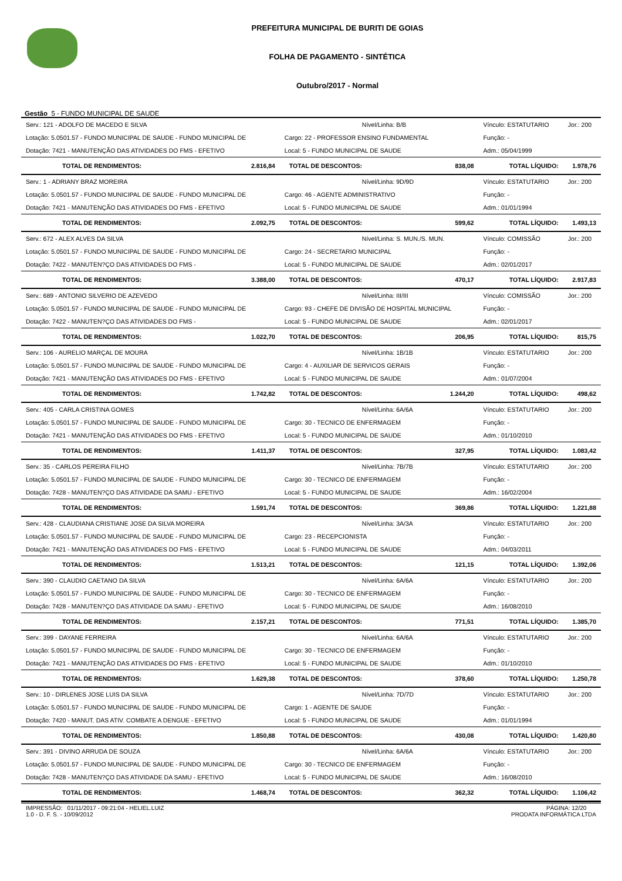PREFEITURA MUNICIPAL DE BURITI DE GOIAS
FOLHA DE PAGAMENTO - SINTÉTICA
Outubro/2017 - Normal
Gestão 5 - FUNDO MUNICIPAL DE SAUDE
| Serv.: 121 - ADOLFO DE MACEDO E SILVA | | Nível/Linha: B/B | | Vínculo: ESTATUTARIO | Jor.: 200 |
| Lotação: 5.0501.57 - FUNDO MUNICIPAL DE SAUDE - FUNDO MUNICIPAL DE | | Cargo: 22 - PROFESSOR ENSINO FUNDAMENTAL | | Função: - | |
| Dotação: 7421 - MANUTENÇÃO DAS ATIVIDADES DO FMS - EFETIVO | | Local: 5 - FUNDO MUNICIPAL DE SAUDE | | Adm.: 05/04/1999 | |
| TOTAL DE RENDIMENTOS: | 2.816,84 | TOTAL DE DESCONTOS: | 838,08 | TOTAL LÍQUIDO: | 1.978,76 |
| Serv.: 1 - ADRIANY BRAZ MOREIRA | | Nível/Linha: 9D/9D | | Vínculo: ESTATUTARIO | Jor.: 200 |
| Lotação: 5.0501.57 - FUNDO MUNICIPAL DE SAUDE - FUNDO MUNICIPAL DE | | Cargo: 46 - AGENTE ADMINISTRATIVO | | Função: - | |
| Dotação: 7421 - MANUTENÇÃO DAS ATIVIDADES DO FMS - EFETIVO | | Local: 5 - FUNDO MUNICIPAL DE SAUDE | | Adm.: 01/01/1994 | |
| TOTAL DE RENDIMENTOS: | 2.092,75 | TOTAL DE DESCONTOS: | 599,62 | TOTAL LÍQUIDO: | 1.493,13 |
| Serv.: 672 - ALEX ALVES DA SILVA | | Nível/Linha: S. MUN./S. MUN. | | Vínculo: COMISSÃO | Jor.: 200 |
| Lotação: 5.0501.57 - FUNDO MUNICIPAL DE SAUDE - FUNDO MUNICIPAL DE | | Cargo: 24 - SECRETARIO MUNICIPAL | | Função: - | |
| Dotação: 7422 - MANUTEN?ÇO DAS ATIVIDADES DO FMS - | | Local: 5 - FUNDO MUNICIPAL DE SAUDE | | Adm.: 02/01/2017 | |
| TOTAL DE RENDIMENTOS: | 3.388,00 | TOTAL DE DESCONTOS: | 470,17 | TOTAL LÍQUIDO: | 2.917,83 |
| Serv.: 689 - ANTONIO SILVERIO DE AZEVEDO | | Nível/Linha: III/III | | Vínculo: COMISSÃO | Jor.: 200 |
| Lotação: 5.0501.57 - FUNDO MUNICIPAL DE SAUDE - FUNDO MUNICIPAL DE | | Cargo: 93 - CHEFE DE DIVISÃO DE HOSPITAL MUNICIPAL | | Função: - | |
| Dotação: 7422 - MANUTEN?ÇO DAS ATIVIDADES DO FMS - | | Local: 5 - FUNDO MUNICIPAL DE SAUDE | | Adm.: 02/01/2017 | |
| TOTAL DE RENDIMENTOS: | 1.022,70 | TOTAL DE DESCONTOS: | 206,95 | TOTAL LÍQUIDO: | 815,75 |
| Serv.: 106 - AURELIO MARÇAL DE MOURA | | Nível/Linha: 1B/1B | | Vínculo: ESTATUTARIO | Jor.: 200 |
| Lotação: 5.0501.57 - FUNDO MUNICIPAL DE SAUDE - FUNDO MUNICIPAL DE | | Cargo: 4 - AUXILIAR DE SERVICOS GERAIS | | Função: - | |
| Dotação: 7421 - MANUTENÇÃO DAS ATIVIDADES DO FMS - EFETIVO | | Local: 5 - FUNDO MUNICIPAL DE SAUDE | | Adm.: 01/07/2004 | |
| TOTAL DE RENDIMENTOS: | 1.742,82 | TOTAL DE DESCONTOS: | 1.244,20 | TOTAL LÍQUIDO: | 498,62 |
| Serv.: 405 - CARLA CRISTINA GOMES | | Nível/Linha: 6A/6A | | Vínculo: ESTATUTARIO | Jor.: 200 |
| Lotação: 5.0501.57 - FUNDO MUNICIPAL DE SAUDE - FUNDO MUNICIPAL DE | | Cargo: 30 - TECNICO DE ENFERMAGEM | | Função: - | |
| Dotação: 7421 - MANUTENÇÃO DAS ATIVIDADES DO FMS - EFETIVO | | Local: 5 - FUNDO MUNICIPAL DE SAUDE | | Adm.: 01/10/2010 | |
| TOTAL DE RENDIMENTOS: | 1.411,37 | TOTAL DE DESCONTOS: | 327,95 | TOTAL LÍQUIDO: | 1.083,42 |
| Serv.: 35 - CARLOS PEREIRA FILHO | | Nível/Linha: 7B/7B | | Vínculo: ESTATUTARIO | Jor.: 200 |
| Lotação: 5.0501.57 - FUNDO MUNICIPAL DE SAUDE - FUNDO MUNICIPAL DE | | Cargo: 30 - TECNICO DE ENFERMAGEM | | Função: - | |
| Dotação: 7428 - MANUTEN?ÇO DAS ATIVIDADE DA SAMU - EFETIVO | | Local: 5 - FUNDO MUNICIPAL DE SAUDE | | Adm.: 16/02/2004 | |
| TOTAL DE RENDIMENTOS: | 1.591,74 | TOTAL DE DESCONTOS: | 369,86 | TOTAL LÍQUIDO: | 1.221,88 |
| Serv.: 428 - CLAUDIANA CRISTIANE JOSE DA SILVA MOREIRA | | Nível/Linha: 3A/3A | | Vínculo: ESTATUTARIO | Jor.: 200 |
| Lotação: 5.0501.57 - FUNDO MUNICIPAL DE SAUDE - FUNDO MUNICIPAL DE | | Cargo: 23 - RECEPCIONISTA | | Função: - | |
| Dotação: 7421 - MANUTENÇÃO DAS ATIVIDADES DO FMS - EFETIVO | | Local: 5 - FUNDO MUNICIPAL DE SAUDE | | Adm.: 04/03/2011 | |
| TOTAL DE RENDIMENTOS: | 1.513,21 | TOTAL DE DESCONTOS: | 121,15 | TOTAL LÍQUIDO: | 1.392,06 |
| Serv.: 390 - CLAUDIO CAETANO DA SILVA | | Nível/Linha: 6A/6A | | Vínculo: ESTATUTARIO | Jor.: 200 |
| Lotação: 5.0501.57 - FUNDO MUNICIPAL DE SAUDE - FUNDO MUNICIPAL DE | | Cargo: 30 - TECNICO DE ENFERMAGEM | | Função: - | |
| Dotação: 7428 - MANUTEN?ÇO DAS ATIVIDADE DA SAMU - EFETIVO | | Local: 5 - FUNDO MUNICIPAL DE SAUDE | | Adm.: 16/08/2010 | |
| TOTAL DE RENDIMENTOS: | 2.157,21 | TOTAL DE DESCONTOS: | 771,51 | TOTAL LÍQUIDO: | 1.385,70 |
| Serv.: 399 - DAYANE FERREIRA | | Nível/Linha: 6A/6A | | Vínculo: ESTATUTARIO | Jor.: 200 |
| Lotação: 5.0501.57 - FUNDO MUNICIPAL DE SAUDE - FUNDO MUNICIPAL DE | | Cargo: 30 - TECNICO DE ENFERMAGEM | | Função: - | |
| Dotação: 7421 - MANUTENÇÃO DAS ATIVIDADES DO FMS - EFETIVO | | Local: 5 - FUNDO MUNICIPAL DE SAUDE | | Adm.: 01/10/2010 | |
| TOTAL DE RENDIMENTOS: | 1.629,38 | TOTAL DE DESCONTOS: | 378,60 | TOTAL LÍQUIDO: | 1.250,78 |
| Serv.: 10 - DIRLENES JOSE LUIS DA SILVA | | Nível/Linha: 7D/7D | | Vínculo: ESTATUTARIO | Jor.: 200 |
| Lotação: 5.0501.57 - FUNDO MUNICIPAL DE SAUDE - FUNDO MUNICIPAL DE | | Cargo: 1 - AGENTE DE SAUDE | | Função: - | |
| Dotação: 7420 - MANUT. DAS ATIV. COMBATE A DENGUE - EFETIVO | | Local: 5 - FUNDO MUNICIPAL DE SAUDE | | Adm.: 01/01/1994 | |
| TOTAL DE RENDIMENTOS: | 1.850,88 | TOTAL DE DESCONTOS: | 430,08 | TOTAL LÍQUIDO: | 1.420,80 |
| Serv.: 391 - DIVINO ARRUDA DE SOUZA | | Nível/Linha: 6A/6A | | Vínculo: ESTATUTARIO | Jor.: 200 |
| Lotação: 5.0501.57 - FUNDO MUNICIPAL DE SAUDE - FUNDO MUNICIPAL DE | | Cargo: 30 - TECNICO DE ENFERMAGEM | | Função: - | |
| Dotação: 7428 - MANUTEN?ÇO DAS ATIVIDADE DA SAMU - EFETIVO | | Local: 5 - FUNDO MUNICIPAL DE SAUDE | | Adm.: 16/08/2010 | |
| TOTAL DE RENDIMENTOS: | 1.468,74 | TOTAL DE DESCONTOS: | 362,32 | TOTAL LÍQUIDO: | 1.106,42 |
IMPRESSÃO: 01/11/2017 - 09:21:04 - HELIEL.LUIZ
1.0 - D. F. S. - 10/09/2012
PÁGINA: 12/20
PRODATA INFORMÁTICA LTDA